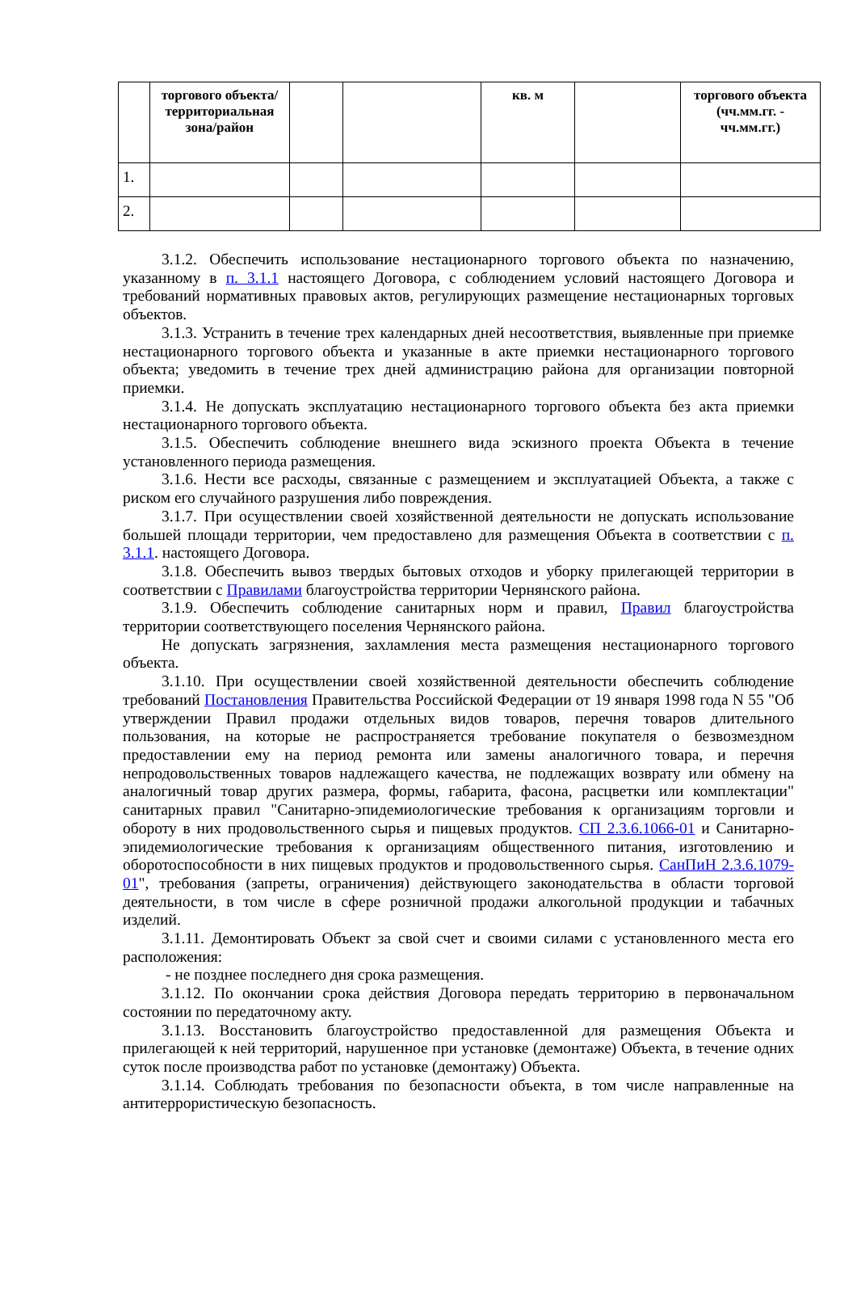| | торгового объекта/территориальная зона/район | | | кв. м | | торгового объекта (чч.мм.гг. - чч.мм.гг.) |
| --- | --- | --- | --- | --- | --- | --- |
| 1. | | | | | | |
| 2. | | | | | | |
3.1.2. Обеспечить использование нестационарного торгового объекта по назначению, указанному в п. 3.1.1 настоящего Договора, с соблюдением условий настоящего Договора и требований нормативных правовых актов, регулирующих размещение нестационарных торговых объектов.
3.1.3. Устранить в течение трех календарных дней несоответствия, выявленные при приемке нестационарного торгового объекта и указанные в акте приемки нестационарного торгового объекта; уведомить в течение трех дней администрацию района для организации повторной приемки.
3.1.4. Не допускать эксплуатацию нестационарного торгового объекта без акта приемки нестационарного торгового объекта.
3.1.5. Обеспечить соблюдение внешнего вида эскизного проекта Объекта в течение установленного периода размещения.
3.1.6. Нести все расходы, связанные с размещением и эксплуатацией Объекта, а также с риском его случайного разрушения либо повреждения.
3.1.7. При осуществлении своей хозяйственной деятельности не допускать использование большей площади территории, чем предоставлено для размещения Объекта в соответствии с п. 3.1.1. настоящего Договора.
3.1.8. Обеспечить вывоз твердых бытовых отходов и уборку прилегающей территории в соответствии с Правилами благоустройства территории Чернянского района.
3.1.9. Обеспечить соблюдение санитарных норм и правил, Правил благоустройства территории соответствующего поселения Чернянского района.
Не допускать загрязнения, захламления места размещения нестационарного торгового объекта.
3.1.10. При осуществлении своей хозяйственной деятельности обеспечить соблюдение требований Постановления Правительства Российской Федерации от 19 января 1998 года N 55 "Об утверждении Правил продажи отдельных видов товаров, перечня товаров длительного пользования, на которые не распространяется требование покупателя о безвозмездном предоставлении ему на период ремонта или замены аналогичного товара, и перечня непродовольственных товаров надлежащего качества, не подлежащих возврату или обмену на аналогичный товар других размера, формы, габарита, фасона, расцветки или комплектации" санитарных правил "Санитарно-эпидемиологические требования к организациям торговли и обороту в них продовольственного сырья и пищевых продуктов. СП 2.3.6.1066-01 и Санитарно-эпидемиологические требования к организациям общественного питания, изготовлению и оборотоспособности в них пищевых продуктов и продовольственного сырья. СанПиН 2.3.6.1079-01", требования (запреты, ограничения) действующего законодательства в области торговой деятельности, в том числе в сфере розничной продажи алкогольной продукции и табачных изделий.
3.1.11. Демонтировать Объект за свой счет и своими силами с установленного места его расположения:
- не позднее последнего дня срока размещения.
3.1.12. По окончании срока действия Договора передать территорию в первоначальном состоянии по передаточному акту.
3.1.13. Восстановить благоустройство предоставленной для размещения Объекта и прилегающей к ней территорий, нарушенное при установке (демонтаже) Объекта, в течение одних суток после производства работ по установке (демонтажу) Объекта.
3.1.14. Соблюдать требования по безопасности объекта, в том числе направленные на антитеррористическую безопасность.